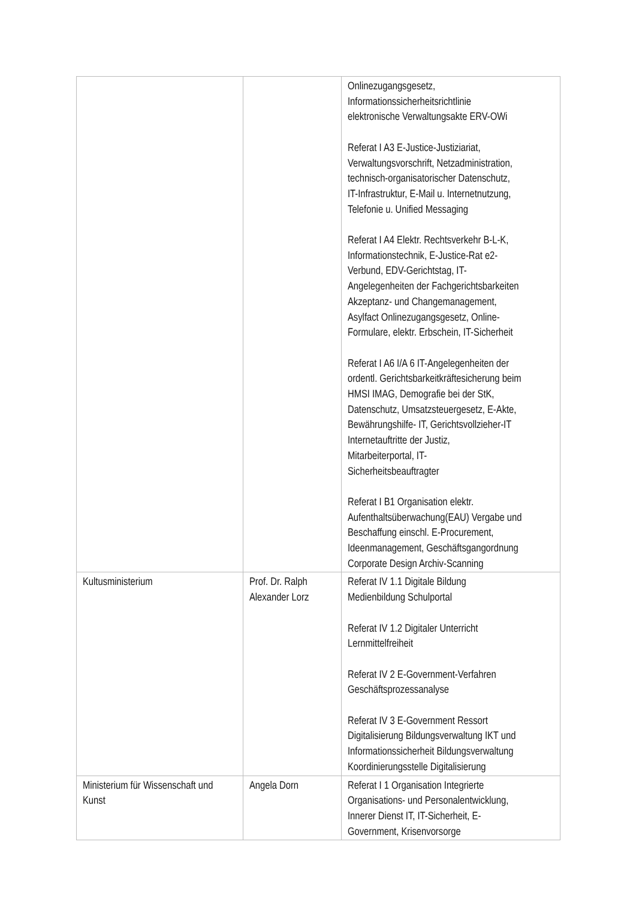| | | Onlinezugangsgesetz, Informationssicherheitsrichtlinie elektronische Verwaltungsakte ERV-OWi Referat I A3 E-Justice-Justiziariat, Verwaltungsvorschrift, Netzadministration, technisch-organisatorischer Datenschutz, IT-Infrastruktur, E-Mail u. Internetnutzung, Telefonie u. Unified Messaging Referat I A4 Elektr. Rechtsverkehr B-L-K, Informationstechnik, E-Justice-Rat e2- Verbund, EDV-Gerichtstag, IT- Angelegenheiten der Fachgerichtsbarkeiten Akzeptanz- und Changemanagement, Asylfact Onlinezugangsgesetz, Online- Formulare, elektr. Erbschein, IT-Sicherheit Referat I A6 I/A 6 IT-Angelegenheiten der ordentl. Gerichtsbarkeitkräftesicherung beim HMSI IMAG, Demografie bei der StK, Datenschutz, Umsatzsteuergesetz, E-Akte, Bewährungshilfe- IT, Gerichtsvollzieher-IT Internetauftritte der Justiz, Mitarbeiterportal, IT- Sicherheitsbeauftragter Referat I B1 Organisation elektr. Aufenthaltsüberwachung(EAU) Vergabe und Beschaffung einschl. E-Procurement, Ideenmanagement, Geschäftsgangordnung Corporate Design Archiv-Scanning |
| Kultusministerium | Prof. Dr. Ralph Alexander Lorz | Referat IV 1.1 Digitale Bildung Medienbildung Schulportal Referat IV 1.2 Digitaler Unterricht Lernmittelfreiheit Referat IV 2 E-Government-Verfahren Geschäftsprozessanalyse Referat IV 3 E-Government Ressort Digitalisierung Bildungsverwaltung IKT und Informationssicherheit Bildungsverwaltung Koordinierungsstelle Digitalisierung |
| Ministerium für Wissenschaft und Kunst | Angela Dorn | Referat I 1 Organisation Integrierte Organisations- und Personalentwicklung, Innerer Dienst IT, IT-Sicherheit, E- Government, Krisenvorsorge |